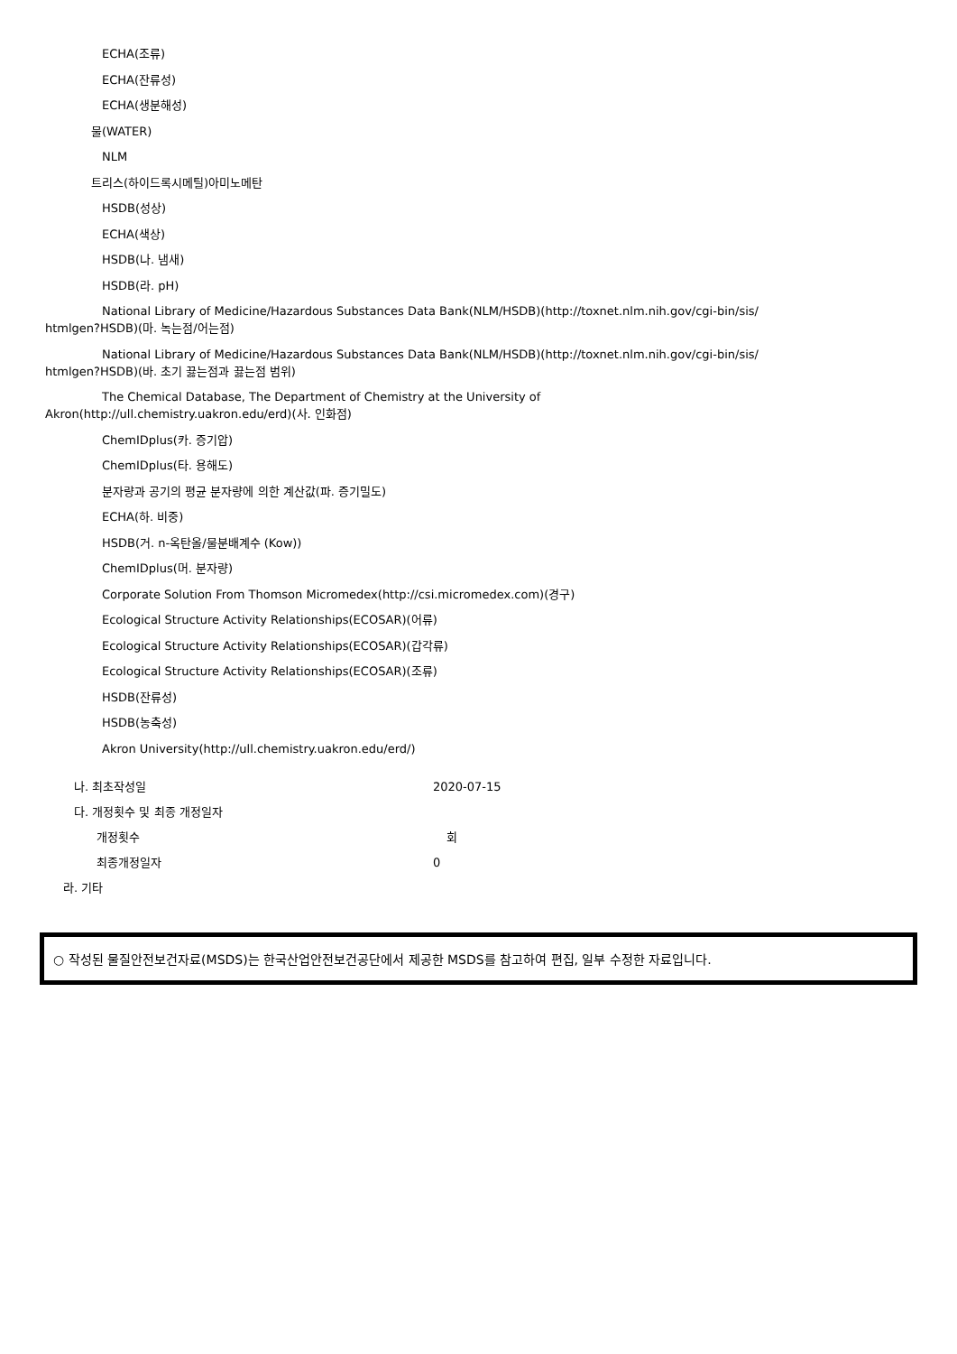ECHA(조류)
ECHA(잔류성)
ECHA(생분해성)
물(WATER)
NLM
트리스(하이드록시메틸)아미노메탄
HSDB(성상)
ECHA(색상)
HSDB(나. 냄새)
HSDB(라. pH)
National Library of Medicine/Hazardous Substances Data Bank(NLM/HSDB)(http://toxnet.nlm.nih.gov/cgi-bin/sis/ htmlgen?HSDB)(마. 녹는점/어는점)
National Library of Medicine/Hazardous Substances Data Bank(NLM/HSDB)(http://toxnet.nlm.nih.gov/cgi-bin/sis/ htmlgen?HSDB)(바. 초기 끓는점과 끓는점 범위)
The Chemical Database, The Department of Chemistry at the University of Akron(http://ull.chemistry.uakron.edu/erd)(사. 인화점)
ChemIDplus(카. 증기압)
ChemIDplus(타. 용해도)
분자량과 공기의 평균 분자량에 의한 계산값(파. 증기밀도)
ECHA(하. 비중)
HSDB(거. n-옥탄올/물분배계수 (Kow))
ChemIDplus(머. 분자량)
Corporate Solution From Thomson Micromedex(http://csi.micromedex.com)(경구)
Ecological Structure Activity Relationships(ECOSAR)(어류)
Ecological Structure Activity Relationships(ECOSAR)(갑각류)
Ecological Structure Activity Relationships(ECOSAR)(조류)
HSDB(잔류성)
HSDB(농축성)
Akron University(http://ull.chemistry.uakron.edu/erd/)
나. 최초작성일 2020-07-15
다. 개정횟수 및 최종 개정일자
개정횟수 회
최종개정일자 0
라. 기타
○ 작성된 물질안전보건자료(MSDS)는 한국산업안전보건공단에서 제공한 MSDS를 참고하여 편집, 일부 수정한 자료입니다.